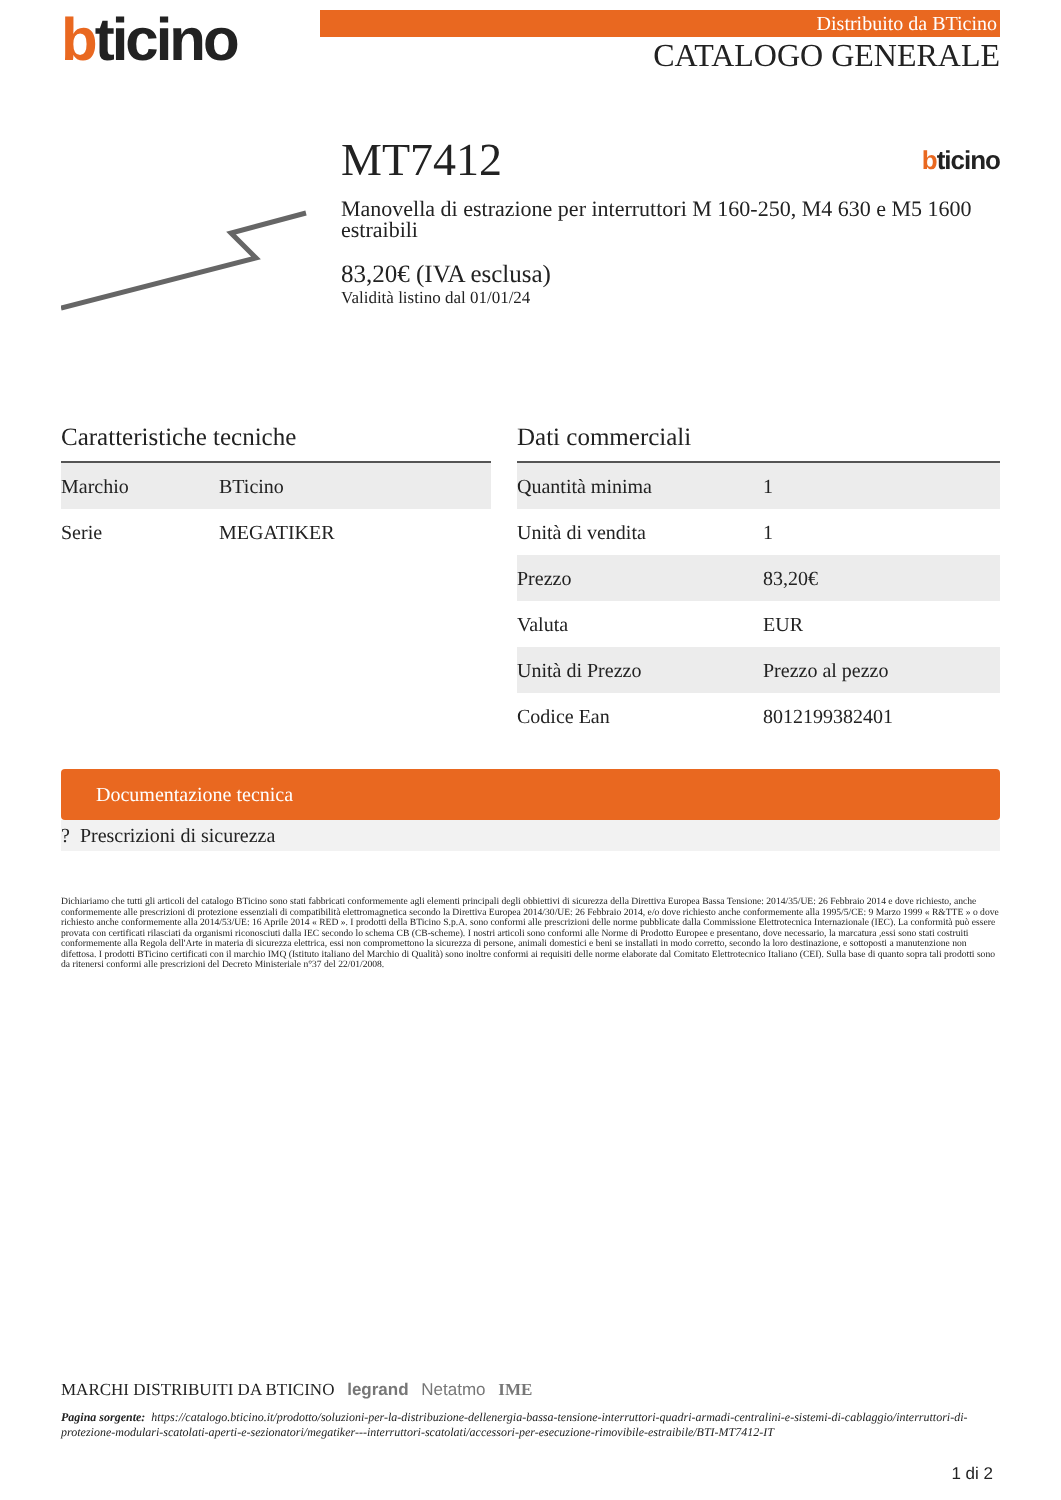bticino
Distribuito da BTicino
CATALOGO GENERALE
MT7412 bticino
Manovella di estrazione per interruttori M 160-250, M4 630 e M5 1600 estraibili
83,20€ (IVA esclusa)
Validità listino dal 01/01/24
Caratteristiche tecniche
| Marchio | BTicino |
| Serie | MEGATIKER |
Dati commerciali
| Quantità minima | 1 |
| Unità di vendita | 1 |
| Prezzo | 83,20€ |
| Valuta | EUR |
| Unità di Prezzo | Prezzo al pezzo |
| Codice Ean | 8012199382401 |
Documentazione tecnica
? Prescrizioni di sicurezza
Dichiariamo che tutti gli articoli del catalogo BTicino sono stati fabbricati conformemente agli elementi principali degli obbiettivi di sicurezza della Direttiva Europea Bassa Tensione: 2014/35/UE: 26 Febbraio 2014 e dove richiesto, anche conformemente alle prescrizioni di protezione essenziali di compatibilità elettromagnetica secondo la Direttiva Europea 2014/30/UE: 26 Febbraio 2014, e/o dove richiesto anche conformemente alla 1995/5/CE: 9 Marzo 1999 « R&TTE » o dove richiesto anche conformemente alla 2014/53/UE: 16 Aprile 2014 « RED ». I prodotti della BTicino S.p.A. sono conformi alle prescrizioni delle norme pubblicate dalla Commissione Elettrotecnica Internazionale (IEC). La conformità può essere provata con certificati rilasciati da organismi riconosciuti dalla IEC secondo lo schema CB (CB-scheme). I nostri articoli sono conformi alle Norme di Prodotto Europee e presentano, dove necessario, la marcatura ,essi sono stati costruiti conformemente alla Regola dell'Arte in materia di sicurezza elettrica, essi non compromettono la sicurezza di persone, animali domestici e beni se installati in modo corretto, secondo la loro destinazione, e sottoposti a manutenzione non difettosa. I prodotti BTicino certificati con il marchio IMQ (Istituto italiano del Marchio di Qualità) sono inoltre conformi ai requisiti delle norme elaborate dal Comitato Elettrotecnico Italiano (CEI). Sulla base di quanto sopra tali prodotti sono da ritenersi conformi alle prescrizioni del Decreto Ministeriale n°37 del 22/01/2008.
MARCHI DISTRIBUITI DA BTICINO legrand Netatmo IME
Pagina sorgente: https://catalogo.bticino.it/prodotto/soluzioni-per-la-distribuzione-dellenergia-bassa-tensione-interruttori-quadri-armadi-centralini-e-sistemi-di-cablaggio/interruttori-di-protezione-modulari-scatolati-aperti-e-sezionatori/megatiker---interruttori-scatolati/accessori-per-esecuzione-rimovibile-estraibile/BTI-MT7412-IT
1 di 2